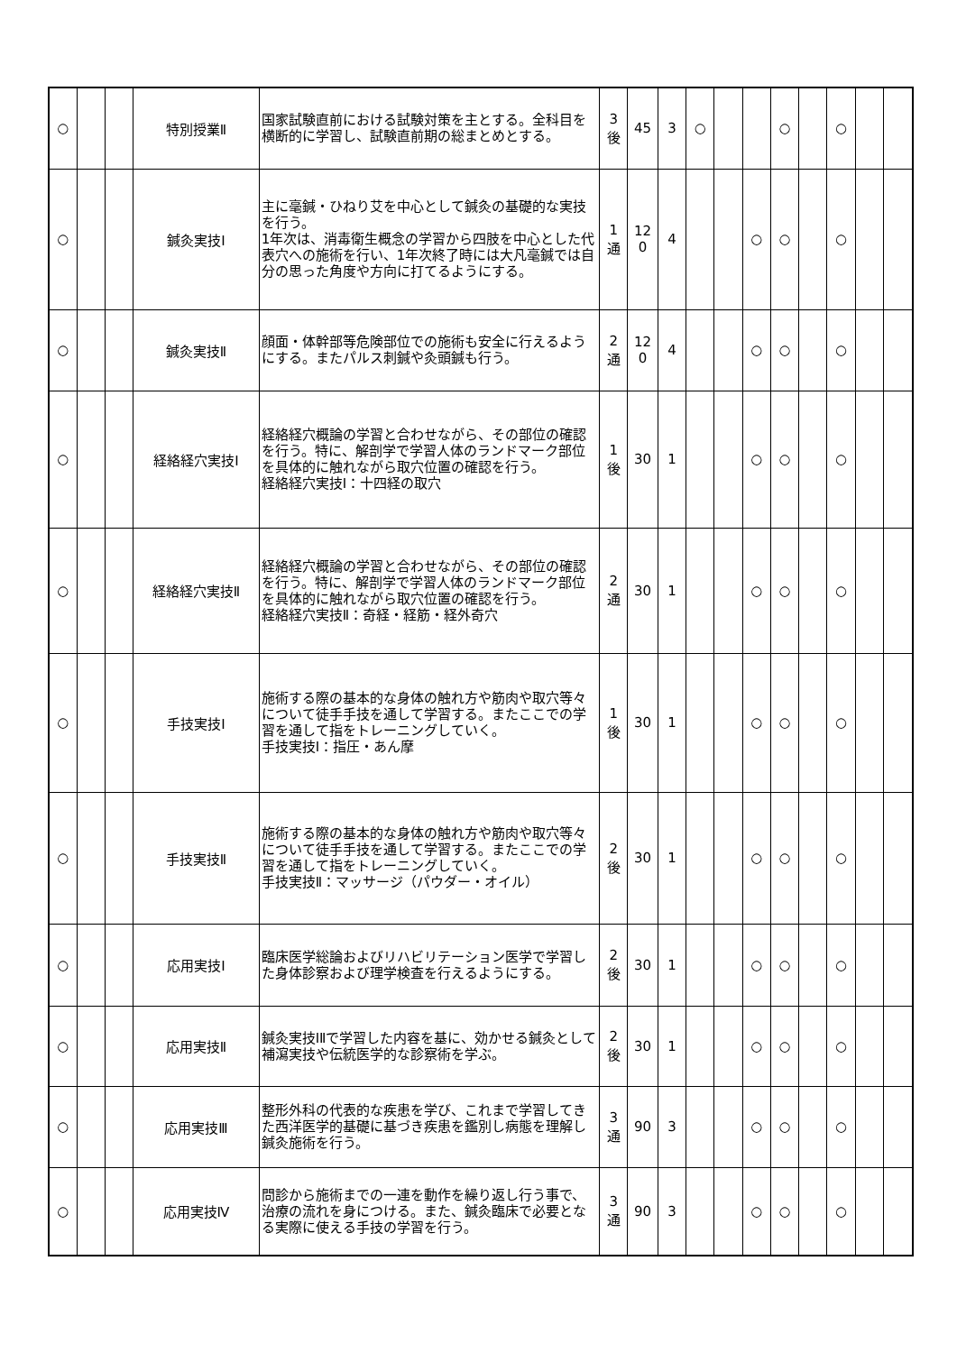| ○ | | | 特別授業Ⅱ | 国家試験直前における試験対策を主とする。全科目を横断的に学習し、試験直前期の総まとめとする。 | 3 後 | 45 | 3 | ○ | | | ○ | | ○ | | |
| ○ | | | 鍼灸実技Ⅰ | 主に毫鍼・ひねり艾を中心として鍼灸の基礎的な実技を行う。 1年次は、消毒衛生概念の学習から四肢を中心とした代表穴への施術を行い、1年次終了時には大凡毫鍼では自分の思った角度や方向に打てるようにする。 | 1 通 | 12 0 | 4 | | | ○ | ○ | | ○ | | |
| ○ | | | 鍼灸実技Ⅱ | 顔面・体幹部等危険部位での施術も安全に行えるようにする。またパルス刺鍼や灸頭鍼も行う。 | 2 通 | 12 0 | 4 | | | ○ | ○ | | ○ | | |
| ○ | | | 経絡経穴実技Ⅰ | 経絡経穴概論の学習と合わせながら、その部位の確認を行う。特に、解剖学で学習人体のランドマーク部位を具体的に触れながら取穴位置の確認を行う。 経絡経穴実技Ⅰ：十四経の取穴 | 1 後 | 30 | 1 | | | ○ | ○ | | ○ | | |
| ○ | | | 経絡経穴実技Ⅱ | 経絡経穴概論の学習と合わせながら、その部位の確認を行う。特に、解剖学で学習人体のランドマーク部位を具体的に触れながら取穴位置の確認を行う。 経絡経穴実技Ⅱ：奇経・経筋・経外奇穴 | 2 通 | 30 | 1 | | | ○ | ○ | | ○ | | |
| ○ | | | 手技実技Ⅰ | 施術する際の基本的な身体の触れ方や筋肉や取穴等々について徒手手技を通して学習する。またここでの学習を通して指をトレーニングしていく。 手技実技Ⅰ：指圧・あん摩 | 1 後 | 30 | 1 | | | ○ | ○ | | ○ | | |
| ○ | | | 手技実技Ⅱ | 施術する際の基本的な身体の触れ方や筋肉や取穴等々について徒手手技を通して学習する。またここでの学習を通して指をトレーニングしていく。 手技実技Ⅱ：マッサージ（パウダー・オイル） | 2 後 | 30 | 1 | | | ○ | ○ | | ○ | | |
| ○ | | | 応用実技Ⅰ | 臨床医学総論およびリハビリテーション医学で学習した身体診察および理学検査を行えるようにする。 | 2 後 | 30 | 1 | | | ○ | ○ | | ○ | | |
| ○ | | | 応用実技Ⅱ | 鍼灸実技ⅠⅡで学習した内容を基に、効かせる鍼灸として補瀉実技や伝統医学的な診察術を学ぶ。 | 2 後 | 30 | 1 | | | ○ | ○ | | ○ | | |
| ○ | | | 応用実技Ⅲ | 整形外科の代表的な疾患を学び、これまで学習してきた西洋医学的基礎に基づき疾患を鑑別し病態を理解し鍼灸施術を行う。 | 3 通 | 90 | 3 | | | ○ | ○ | | ○ | | |
| ○ | | | 応用実技Ⅳ | 問診から施術までの一連を動作を繰り返し行う事で、治療の流れを身につける。また、鍼灸臨床で必要となる実際に使える手技の学習を行う。 | 3 通 | 90 | 3 | | | ○ | ○ | | ○ | | |